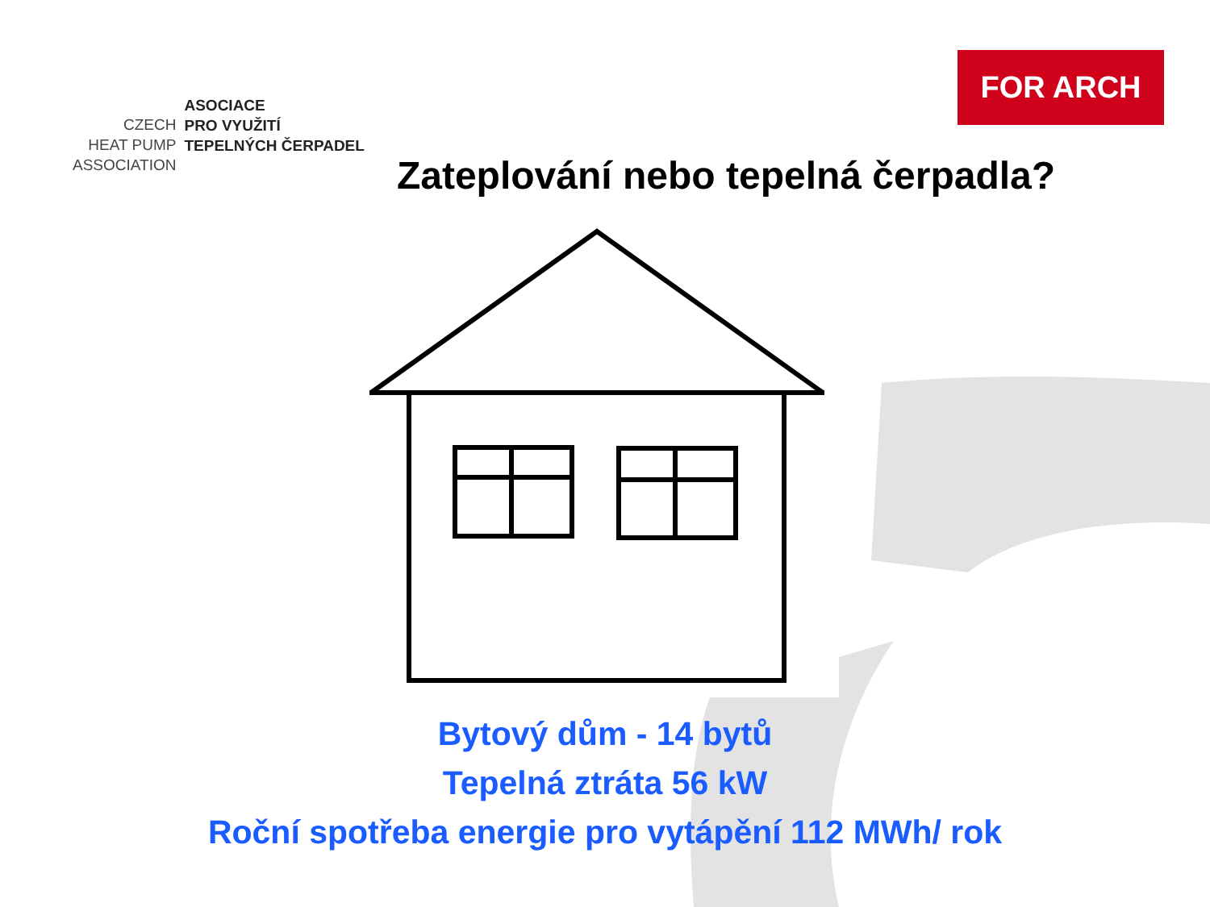CZECH
HEAT PUMP
ASSOCIATION
ASOCIACE
PRO VYUŽITÍ
TEPELNÝCH ČERPADEL
FOR ARCH
Zateplování nebo tepelná čerpadla?
Bytový dům - 14 bytů
Tepelná ztráta 56 kW
Roční spotřeba energie pro vytápění 112 MWh/ rok